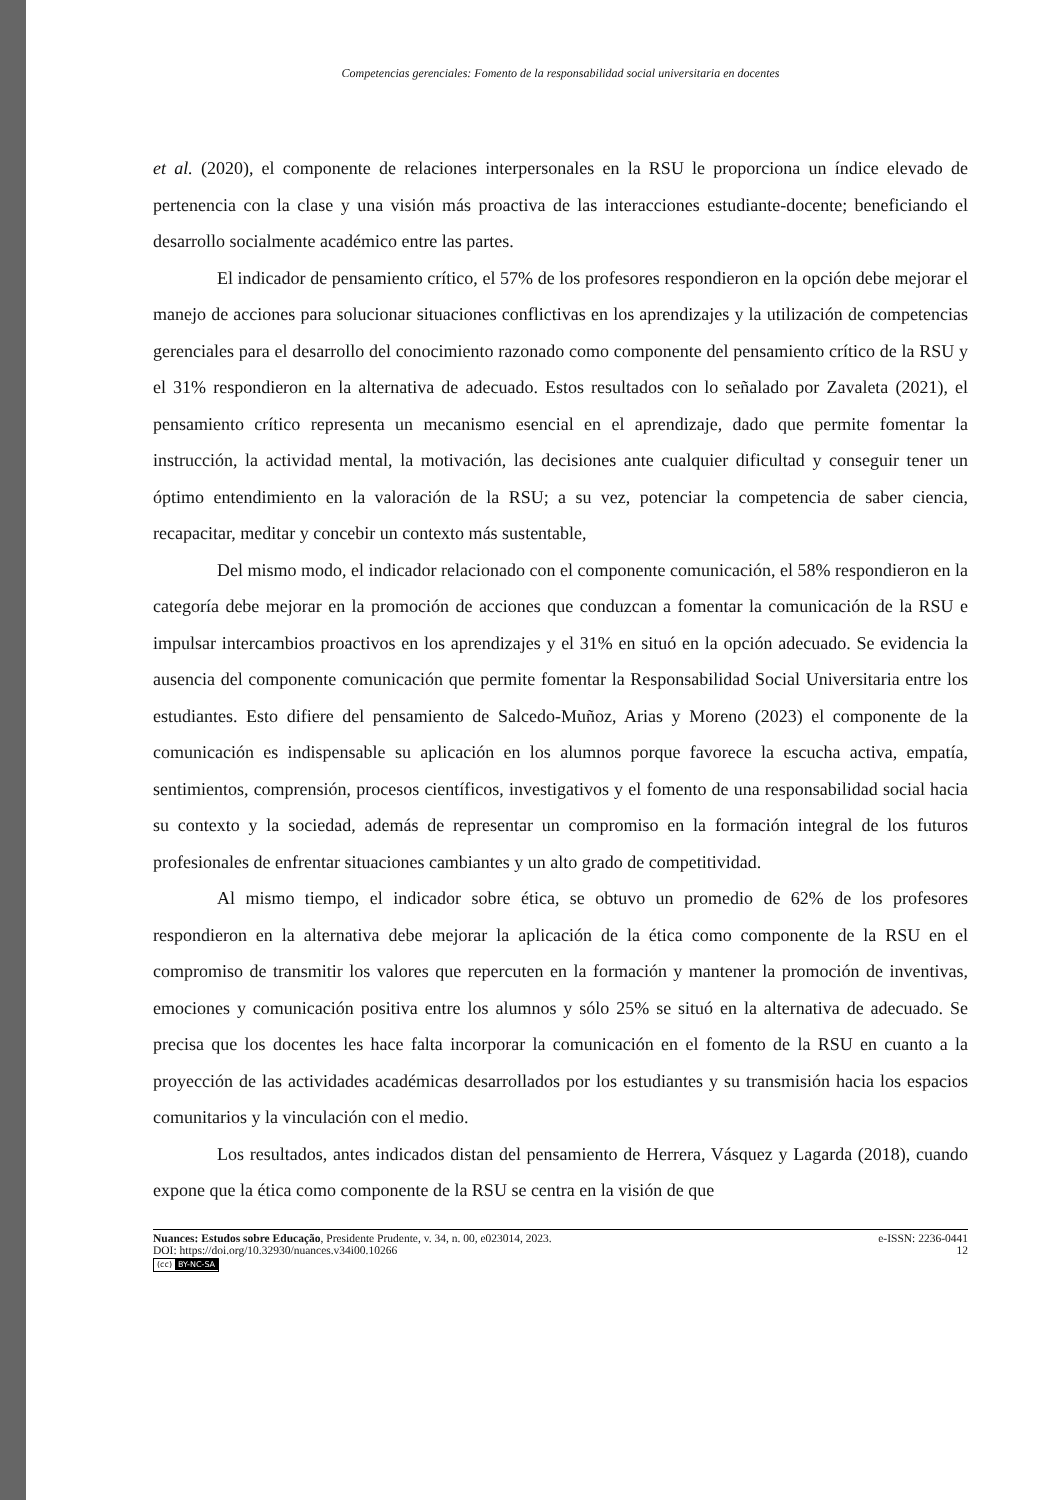Competencias gerenciales: Fomento de la responsabilidad social universitaria en docentes
et al. (2020), el componente de relaciones interpersonales en la RSU le proporciona un índice elevado de pertenencia con la clase y una visión más proactiva de las interacciones estudiante-docente; beneficiando el desarrollo socialmente académico entre las partes.
El indicador de pensamiento crítico, el 57% de los profesores respondieron en la opción debe mejorar el manejo de acciones para solucionar situaciones conflictivas en los aprendizajes y la utilización de competencias gerenciales para el desarrollo del conocimiento razonado como componente del pensamiento crítico de la RSU y el 31% respondieron en la alternativa de adecuado. Estos resultados con lo señalado por Zavaleta (2021), el pensamiento crítico representa un mecanismo esencial en el aprendizaje, dado que permite fomentar la instrucción, la actividad mental, la motivación, las decisiones ante cualquier dificultad y conseguir tener un óptimo entendimiento en la valoración de la RSU; a su vez, potenciar la competencia de saber ciencia, recapacitar, meditar y concebir un contexto más sustentable,
Del mismo modo, el indicador relacionado con el componente comunicación, el 58% respondieron en la categoría debe mejorar en la promoción de acciones que conduzcan a fomentar la comunicación de la RSU e impulsar intercambios proactivos en los aprendizajes y el 31% en situó en la opción adecuado. Se evidencia la ausencia del componente comunicación que permite fomentar la Responsabilidad Social Universitaria entre los estudiantes. Esto difiere del pensamiento de Salcedo-Muñoz, Arias y Moreno (2023) el componente de la comunicación es indispensable su aplicación en los alumnos porque favorece la escucha activa, empatía, sentimientos, comprensión, procesos científicos, investigativos y el fomento de una responsabilidad social hacia su contexto y la sociedad, además de representar un compromiso en la formación integral de los futuros profesionales de enfrentar situaciones cambiantes y un alto grado de competitividad.
Al mismo tiempo, el indicador sobre ética, se obtuvo un promedio de 62% de los profesores respondieron en la alternativa debe mejorar la aplicación de la ética como componente de la RSU en el compromiso de transmitir los valores que repercuten en la formación y mantener la promoción de inventivas, emociones y comunicación positiva entre los alumnos y sólo 25% se situó en la alternativa de adecuado. Se precisa que los docentes les hace falta incorporar la comunicación en el fomento de la RSU en cuanto a la proyección de las actividades académicas desarrollados por los estudiantes y su transmisión hacia los espacios comunitarios y la vinculación con el medio.
Los resultados, antes indicados distan del pensamiento de Herrera, Vásquez y Lagarda (2018), cuando expone que la ética como componente de la RSU se centra en la visión de que
Nuances: Estudos sobre Educação, Presidente Prudente, v. 34, n. 00, e023014, 2023. e-ISSN: 2236-0441
DOI: https://doi.org/10.32930/nuances.v34i00.10266 12
(cc) BY-NC-SA